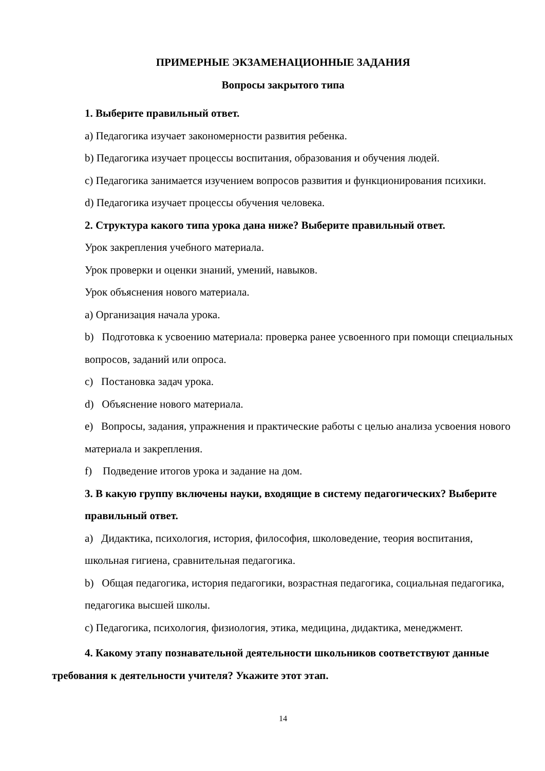ПРИМЕРНЫЕ ЭКЗАМЕНАЦИОННЫЕ ЗАДАНИЯ
Вопросы закрытого типа
1. Выберите правильный ответ.
a) Педагогика изучает закономерности развития ребенка.
b) Педагогика изучает процессы воспитания, образования и обучения людей.
c) Педагогика занимается изучением вопросов развития и функционирования психики.
d) Педагогика изучает процессы обучения человека.
2. Структура какого типа урока дана ниже? Выберите правильный ответ.
Урок закрепления учебного материала.
Урок проверки и оценки знаний, умений, навыков.
Урок объяснения нового материала.
a) Организация начала урока.
b) Подготовка к усвоению материала: проверка ранее усвоенного при помощи специальных вопросов, заданий или опроса.
c) Постановка задач урока.
d) Объяснение нового материала.
e) Вопросы, задания, упражнения и практические работы с целью анализа усвоения нового материала и закрепления.
f) Подведение итогов урока и задание на дом.
3. В какую группу включены науки, входящие в систему педагогических? Выберите правильный ответ.
a) Дидактика, психология, история, философия, школоведение, теория воспитания, школьная гигиена, сравнительная педагогика.
b) Общая педагогика, история педагогики, возрастная педагогика, социальная педагогика, педагогика высшей школы.
c) Педагогика, психология, физиология, этика, медицина, дидактика, менеджмент.
4. Какому этапу познавательной деятельности школьников соответствуют данные требования к деятельности учителя? Укажите этот этап.
14